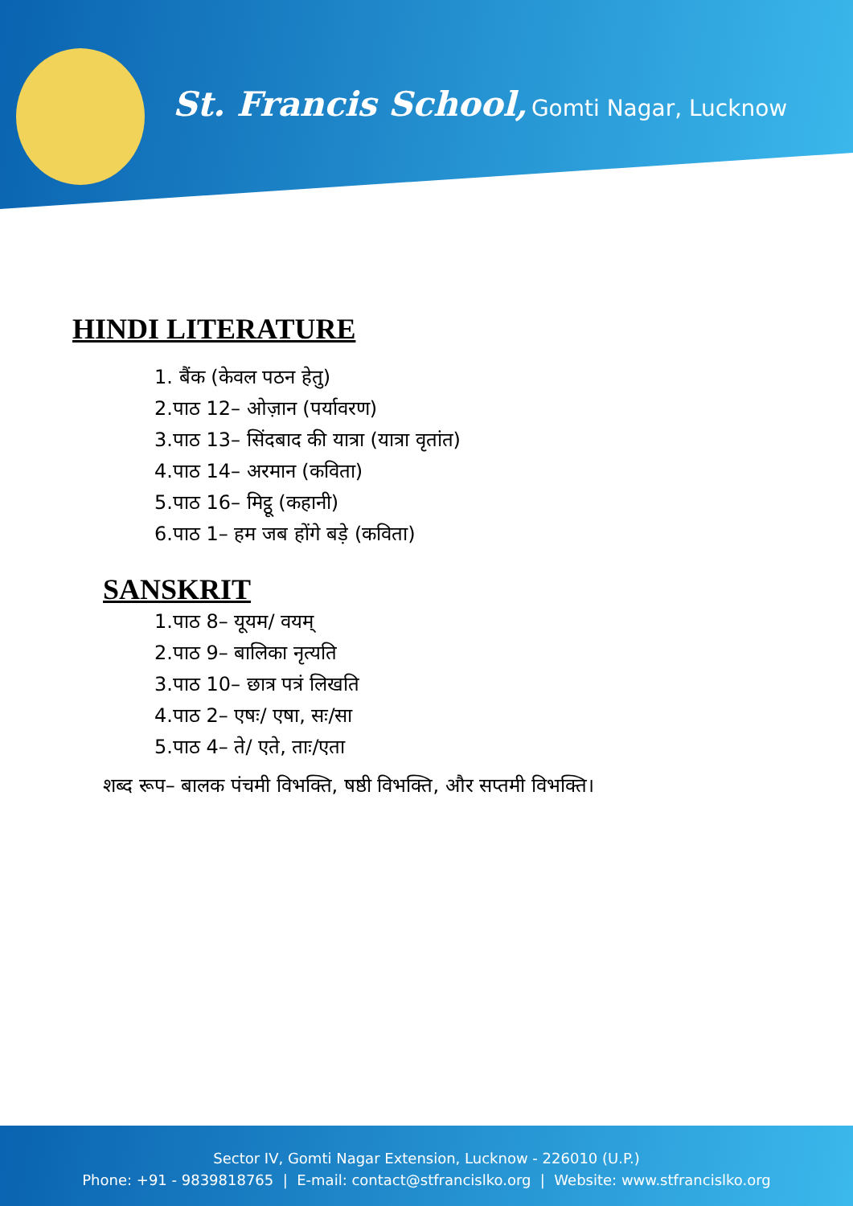St. Francis School, Gomti Nagar, Lucknow
HINDI LITERATURE
1. बैंक (केवल पठन हेतु)
2.पाठ 12– ओज़ान (पर्यावरण)
3.पाठ 13– सिंदबाद की यात्रा (यात्रा वृतांत)
4.पाठ 14– अरमान (कविता)
5.पाठ 16– मिट्ठू (कहानी)
6.पाठ 1– हम जब होंगे बड़े (कविता)
SANSKRIT
1.पाठ 8– यूयम/ वयम्
2.पाठ 9– बालिका नृत्यति
3.पाठ 10– छात्र पत्रं लिखति
4.पाठ 2– एषः/ एषा, सः/सा
5.पाठ 4– ते/ एते, ताः/एता
शब्द रूप– बालक पंचमी विभक्ति, षष्ठी विभक्ति, और सप्तमी विभक्ति।
Sector IV, Gomti Nagar Extension, Lucknow - 226010 (U.P.)
Phone: +91 - 9839818765 | E-mail: contact@stfrancislko.org | Website: www.stfrancislko.org